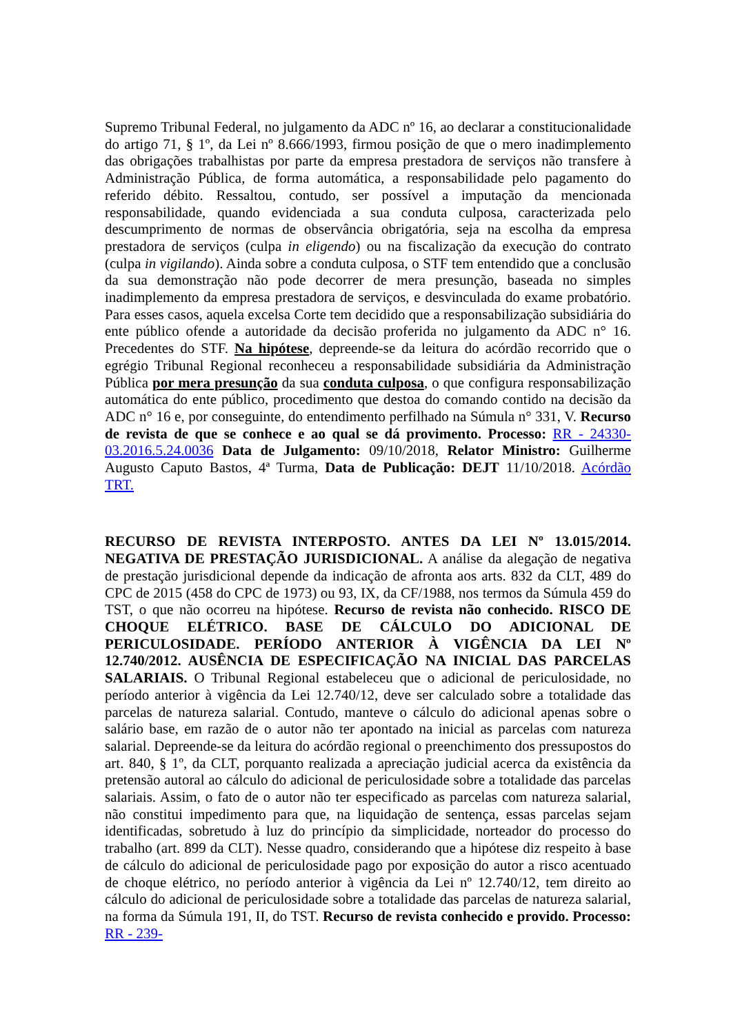Supremo Tribunal Federal, no julgamento da ADC nº 16, ao declarar a constitucionalidade do artigo 71, § 1º, da Lei nº 8.666/1993, firmou posição de que o mero inadimplemento das obrigações trabalhistas por parte da empresa prestadora de serviços não transfere à Administração Pública, de forma automática, a responsabilidade pelo pagamento do referido débito. Ressaltou, contudo, ser possível a imputação da mencionada responsabilidade, quando evidenciada a sua conduta culposa, caracterizada pelo descumprimento de normas de observância obrigatória, seja na escolha da empresa prestadora de serviços (culpa in eligendo) ou na fiscalização da execução do contrato (culpa in vigilando). Ainda sobre a conduta culposa, o STF tem entendido que a conclusão da sua demonstração não pode decorrer de mera presunção, baseada no simples inadimplemento da empresa prestadora de serviços, e desvinculada do exame probatório. Para esses casos, aquela excelsa Corte tem decidido que a responsabilização subsidiária do ente público ofende a autoridade da decisão proferida no julgamento da ADC n° 16. Precedentes do STF. Na hipótese, depreende-se da leitura do acórdão recorrido que o egrégio Tribunal Regional reconheceu a responsabilidade subsidiária da Administração Pública por mera presunção da sua conduta culposa, o que configura responsabilização automática do ente público, procedimento que destoa do comando contido na decisão da ADC n° 16 e, por conseguinte, do entendimento perfilhado na Súmula n° 331, V. Recurso de revista de que se conhece e ao qual se dá provimento. Processo: RR - 24330-03.2016.5.24.0036 Data de Julgamento: 09/10/2018, Relator Ministro: Guilherme Augusto Caputo Bastos, 4ª Turma, Data de Publicação: DEJT 11/10/2018. Acórdão TRT.
RECURSO DE REVISTA INTERPOSTO. ANTES DA LEI Nº 13.015/2014. NEGATIVA DE PRESTAÇÃO JURISDICIONAL. A análise da alegação de negativa de prestação jurisdicional depende da indicação de afronta aos arts. 832 da CLT, 489 do CPC de 2015 (458 do CPC de 1973) ou 93, IX, da CF/1988, nos termos da Súmula 459 do TST, o que não ocorreu na hipótese. Recurso de revista não conhecido. RISCO DE CHOQUE ELÉTRICO. BASE DE CÁLCULO DO ADICIONAL DE PERICULOSIDADE. PERÍODO ANTERIOR À VIGÊNCIA DA LEI Nº 12.740/2012. AUSÊNCIA DE ESPECIFICAÇÃO NA INICIAL DAS PARCELAS SALARIAIS. O Tribunal Regional estabeleceu que o adicional de periculosidade, no período anterior à vigência da Lei 12.740/12, deve ser calculado sobre a totalidade das parcelas de natureza salarial. Contudo, manteve o cálculo do adicional apenas sobre o salário base, em razão de o autor não ter apontado na inicial as parcelas com natureza salarial. Depreende-se da leitura do acórdão regional o preenchimento dos pressupostos do art. 840, § 1º, da CLT, porquanto realizada a apreciação judicial acerca da existência da pretensão autoral ao cálculo do adicional de periculosidade sobre a totalidade das parcelas salariais. Assim, o fato de o autor não ter especificado as parcelas com natureza salarial, não constitui impedimento para que, na liquidação de sentença, essas parcelas sejam identificadas, sobretudo à luz do princípio da simplicidade, norteador do processo do trabalho (art. 899 da CLT). Nesse quadro, considerando que a hipótese diz respeito à base de cálculo do adicional de periculosidade pago por exposição do autor a risco acentuado de choque elétrico, no período anterior à vigência da Lei nº 12.740/12, tem direito ao cálculo do adicional de periculosidade sobre a totalidade das parcelas de natureza salarial, na forma da Súmula 191, II, do TST. Recurso de revista conhecido e provido. Processo: RR - 239-